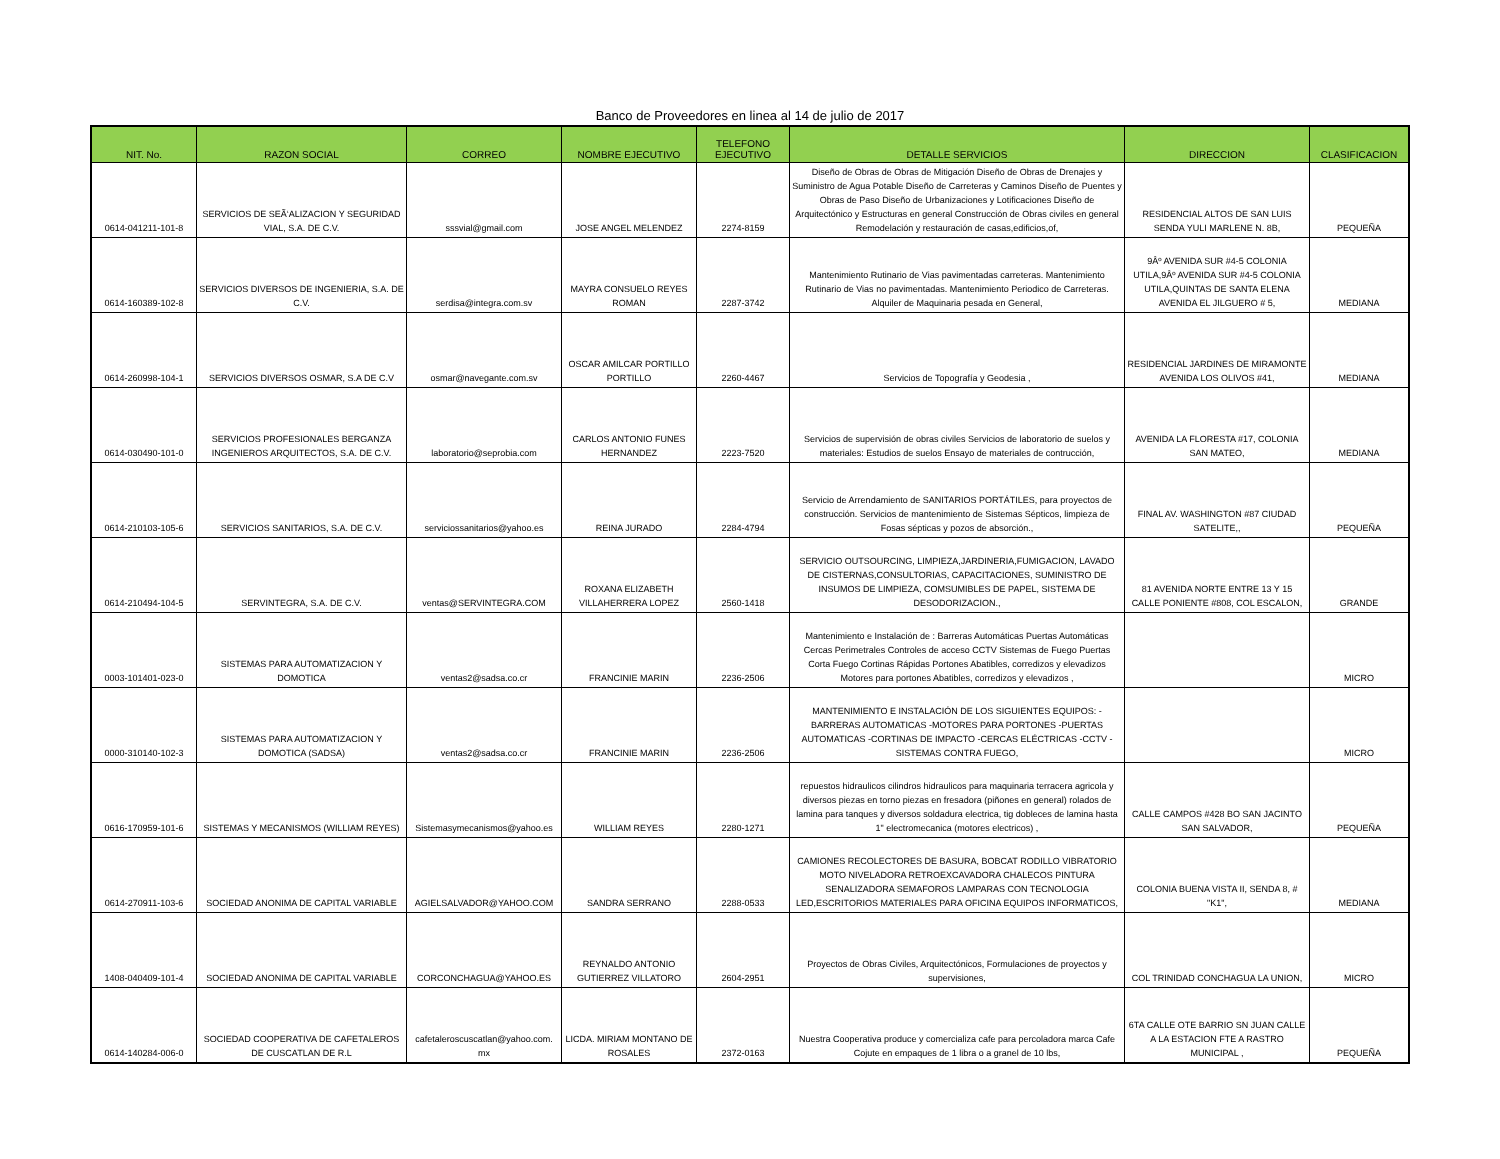Banco de Proveedores en linea al 14 de julio de 2017
| NIT. No. | RAZON SOCIAL | CORREO | NOMBRE EJECUTIVO | TELEFONO EJECUTIVO | DETALLE SERVICIOS | DIRECCION | CLASIFICACION |
| --- | --- | --- | --- | --- | --- | --- | --- |
| 0614-041211-101-8 | SERVICIOS DE SEÃ‘ALIZACION Y SEGURIDAD VIAL, S.A. DE C.V. | sssvial@gmail.com | JOSE ANGEL MELENDEZ | 2274-8159 | Diseño de Obras de Obras de Mitigación Diseño de Obras de Drenajes y Suministro de Agua Potable Diseño de Carreteras y Caminos Diseño de Puentes y Obras de Paso Diseño de Urbanizaciones y Lotificaciones Diseño de Arquitectónico y Estructuras en general Construcción de Obras civiles en general Remodelación y restauración de casas,edificios,of, | RESIDENCIAL ALTOS DE SAN LUIS SENDA YULI MARLENE N. 8B, | PEQUEÑA |
| 0614-160389-102-8 | SERVICIOS DIVERSOS DE INGENIERIA, S.A. DE C.V. | serdisa@integra.com.sv | MAYRA CONSUELO REYES ROMAN | 2287-3742 | Mantenimiento Rutinario de Vias pavimentadas carreteras. Mantenimiento Rutinario de Vias no pavimentadas. Mantenimiento Periodico de Carreteras. Alquiler de Maquinaria pesada en General, | 9Âº AVENIDA SUR #4-5 COLONIA UTILA,9Âº AVENIDA SUR #4-5 COLONIA UTILA,QUINTAS DE SANTA ELENA AVENIDA EL JILGUERO # 5, | MEDIANA |
| 0614-260998-104-1 | SERVICIOS DIVERSOS OSMAR, S.A DE C.V | osmar@navegante.com.sv | OSCAR AMILCAR PORTILLO PORTILLO | 2260-4467 | Servicios de Topografía y Geodesia , | RESIDENCIAL JARDINES DE MIRAMONTE AVENIDA LOS OLIVOS #41, | MEDIANA |
| 0614-030490-101-0 | SERVICIOS PROFESIONALES BERGANZA INGENIEROS ARQUITECTOS, S.A. DE C.V. | laboratorio@seprobia.com | CARLOS ANTONIO FUNES HERNANDEZ | 2223-7520 | Servicios de supervisión de obras civiles Servicios de laboratorio de suelos y materiales: Estudios de suelos Ensayo de materiales de contrucción, | AVENIDA LA FLORESTA #17, COLONIA SAN MATEO, | MEDIANA |
| 0614-210103-105-6 | SERVICIOS SANITARIOS, S.A. DE C.V. | serviciossanitarios@yahoo.es | REINA JURADO | 2284-4794 | Servicio de Arrendamiento de SANITARIOS PORTÁTILES, para proyectos de construcción. Servicios de mantenimiento de Sistemas Sépticos, limpieza de Fosas sépticas y pozos de absorción., | FINAL AV. WASHINGTON #87 CIUDAD SATELITE,, | PEQUEÑA |
| 0614-210494-104-5 | SERVINTEGRA, S.A. DE C.V. | ventas@SERVINTEGRA.COM | ROXANA ELIZABETH VILLAHERRERA LOPEZ | 2560-1418 | SERVICIO OUTSOURCING, LIMPIEZA,JARDINERIA,FUMIGACION, LAVADO DE CISTERNAS,CONSULTORIAS, CAPACITACIONES, SUMINISTRO DE INSUMOS DE LIMPIEZA, COMSUMIBLES DE PAPEL, SISTEMA DE DESODORIZACION., | 81 AVENIDA NORTE ENTRE 13 Y 15 CALLE PONIENTE #808, COL ESCALON, | GRANDE |
| 0003-101401-023-0 | SISTEMAS PARA AUTOMATIZACION Y DOMOTICA | ventas2@sadsa.co.cr | FRANCINIE MARIN | 2236-2506 | Mantenimiento e Instalación de : Barreras Automáticas Puertas Automáticas Cercas Perimetrales Controles de acceso CCTV Sistemas de Fuego Puertas Corta Fuego Cortinas Rápidas Portones Abatibles, corredizos y elevadizos Motores para portones Abatibles, corredizos y elevadizos , | | MICRO |
| 0000-310140-102-3 | SISTEMAS PARA AUTOMATIZACION Y DOMOTICA (SADSA) | ventas2@sadsa.co.cr | FRANCINIE MARIN | 2236-2506 | MANTENIMIENTO E INSTALACIÓN DE LOS SIGUIENTES EQUIPOS: -BARRERAS AUTOMATICAS -MOTORES PARA PORTONES -PUERTAS AUTOMATICAS -CORTINAS DE IMPACTO -CERCAS ELÉCTRICAS -CCTV -SISTEMAS CONTRA FUEGO, | | MICRO |
| 0616-170959-101-6 | SISTEMAS Y MECANISMOS (WILLIAM REYES) | Sistemasymecanismos@yahoo.es | WILLIAM REYES | 2280-1271 | repuestos hidraulicos cilindros hidraulicos para maquinaria terracera agricola y diversos piezas en torno piezas en fresadora (piñones en general) rolados de lamina para tanques y diversos soldadura electrica, tig dobleces de lamina hasta 1" electromecanica (motores electricos) , | CALLE CAMPOS #428 BO SAN JACINTO SAN SALVADOR, | PEQUEÑA |
| 0614-270911-103-6 | SOCIEDAD ANONIMA DE CAPITAL VARIABLE | AGIELSALVADOR@YAHOO.COM | SANDRA SERRANO | 2288-0533 | CAMIONES RECOLECTORES DE BASURA, BOBCAT RODILLO VIBRATORIO MOTO NIVELADORA RETROEXCAVADORA CHALECOS PINTURA SENALIZADORA SEMAFOROS LAMPARAS CON TECNOLOGIA LED,ESCRITORIOS MATERIALES PARA OFICINA EQUIPOS INFORMATICOS, | COLONIA BUENA VISTA II, SENDA 8, # "K1", | MEDIANA |
| 1408-040409-101-4 | SOCIEDAD ANONIMA DE CAPITAL VARIABLE | CORCONCHAGUA@YAHOO.ES | REYNALDO ANTONIO GUTIERREZ VILLATORO | 2604-2951 | Proyectos de Obras Civiles, Arquitectónicos, Formulaciones de proyectos y supervisiones, | COL TRINIDAD CONCHAGUA LA UNION, | MICRO |
| 0614-140284-006-0 | SOCIEDAD COOPERATIVA DE CAFETALEROS DE CUSCATLAN DE R.L | cafetaleroscuscatlan@yahoo.com. mx | LICDA. MIRIAM MONTANO DE ROSALES | 2372-0163 | Nuestra Cooperativa produce y comercializa cafe para percoladora marca Cafe Cojute en empaques de 1 libra o a granel de 10 lbs, | 6TA CALLE OTE BARRIO SN JUAN CALLE A LA ESTACION FTE A RASTRO MUNICIPAL , | PEQUEÑA |